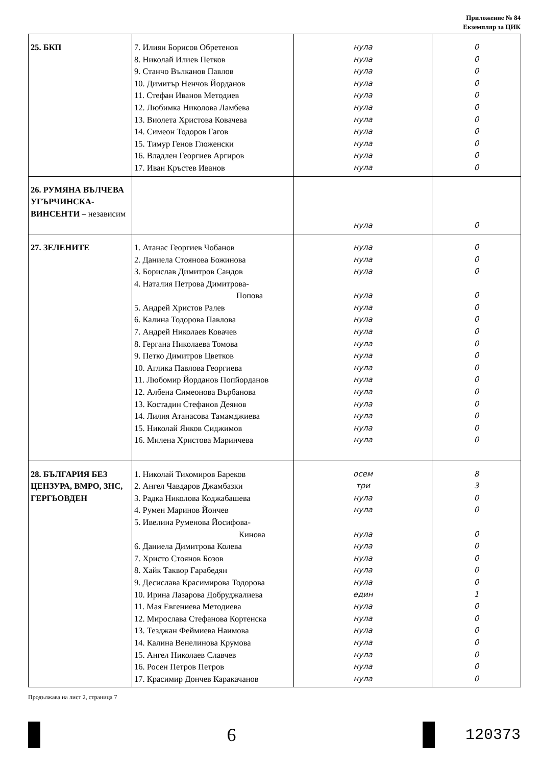Приложение № 84
Екземпляр за ЦИК
| 25. БКП | 7. Илиян Борисов Обретенов 8. Николай Илиев Петков 9. Станчо Вълканов Павлов 10. Димитър Ненчов Йорданов 11. Стефан Иванов Методиев 12. Любимка Николова Ламбева 13. Виолета Христова Ковачева 14. Симеон Тодоров Гагов 15. Тимур Генов Гложенски 16. Владлен Георгиев Аргиров 17. Иван Кръстев Иванов | нула нула нула нула нула нула нула нула нула нула нула | 0 0 0 0 0 0 0 0 0 0 0 |
| 26. РУМЯНА ВЪЛЧЕВА УГЪРЧИНСКА-ВИНСЕНТИ – независим | | нула | 0 |
| 27. ЗЕЛЕНИТЕ | 1. Атанас Георгиев Чобанов 2. Даниела Стоянова Божинова 3. Борислав Димитров Сандов 4. Наталия Петрова Димитрова- Попова 5. Андрей Христов Ралев 6. Калина Тодорова Павлова 7. Андрей Николаев Ковачев 8. Гергана Николаева Томова 9. Петко Димитров Цветков 10. Аглика Павлова Георгиева 11. Любомир Йорданов Попйорданов 12. Албена Симеонова Върбанова 13. Костадин Стефанов Деянов 14. Лилия Атанасова Тамамджиева 15. Николай Янков Сиджимов 16. Милена Христова Маринчева | нула нула нула нула нула нула нула нула нула нула нула нула нула нула нула нула | 0 0 0 0 0 0 0 0 0 0 0 0 0 0 0 0 |
| 28. БЪЛГАРИЯ БЕЗ ЦЕНЗУРА, ВМРО, ЗНС, ГЕРГЬОВДЕН | 1. Николай Тихомиров Бареков 2. Ангел Чавдаров Джамбазки 3. Радка Николова Коджабашева 4. Румен Маринов Йончев 5. Ивелина Руменова Йосифова- Кинова 6. Даниела Димитрова Колева 7. Христо Стоянов Бозов 8. Хайк Таквор Гарабедян 9. Десислава Красимирова Тодорова 10. Ирина Лазарова Добруджалиева 11. Мая Евгениева Методиева 12. Мирослава Стефанова Кортенска 13. Тезджан Феймиева Наимова 14. Калина Венелинова Крумова 15. Ангел Николаев Славчев 16. Росен Петров Петров 17. Красимир Дончев Каракачанов | осем три нула нула нула нула нула нула нула един нула нула нула нула нула нула нула | 8 3 0 0 0 0 0 0 0 1 0 0 0 0 0 0 0 |
Продължава на лист 2, страница 7
6
120373